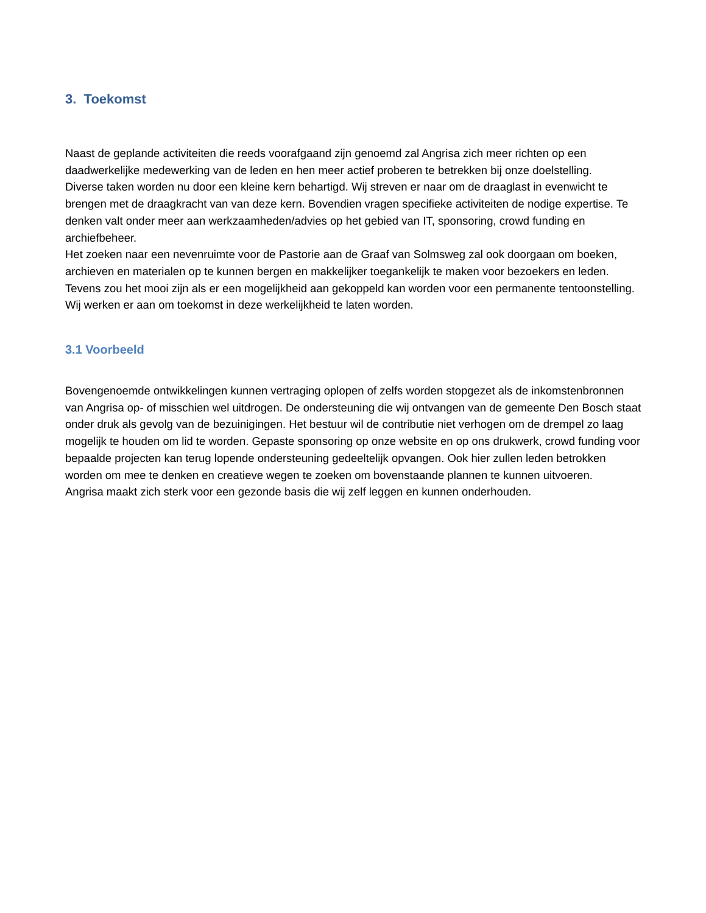3. Toekomst
Naast de geplande activiteiten die reeds voorafgaand zijn genoemd zal Angrisa zich meer richten op een daadwerkelijke medewerking van de leden en hen meer actief proberen te betrekken bij onze doelstelling.
Diverse taken worden nu door een kleine kern behartigd. Wij streven er naar om de draaglast in evenwicht te brengen met de draagkracht van van deze kern. Bovendien vragen specifieke activiteiten de nodige expertise. Te denken valt onder meer aan werkzaamheden/advies op het gebied van IT, sponsoring, crowd funding en archiefbeheer.
Het zoeken naar een nevenruimte voor de Pastorie aan de Graaf van Solmsweg zal ook doorgaan om boeken, archieven en materialen op te kunnen bergen en makkelijker toegankelijk te maken voor bezoekers en leden. Tevens zou het mooi zijn als er een mogelijkheid aan gekoppeld kan worden voor een permanente tentoonstelling. Wij werken er aan om toekomst in deze werkelijkheid te laten worden.
3.1 Voorbeeld
Bovengenoemde ontwikkelingen kunnen vertraging oplopen of zelfs worden stopgezet als de inkomstenbronnen van Angrisa op- of misschien wel uitdrogen. De ondersteuning die wij ontvangen van de gemeente Den Bosch staat onder druk als gevolg van de bezuinigingen. Het bestuur wil de contributie niet verhogen om de drempel zo laag mogelijk te houden om lid te worden. Gepaste sponsoring op onze website en op ons drukwerk, crowd funding voor bepaalde projecten kan terug lopende ondersteuning gedeeltelijk opvangen. Ook hier zullen leden betrokken worden om mee te denken en creatieve wegen te zoeken om bovenstaande plannen te kunnen uitvoeren.
Angrisa maakt zich sterk voor een gezonde basis die wij zelf leggen en kunnen onderhouden.